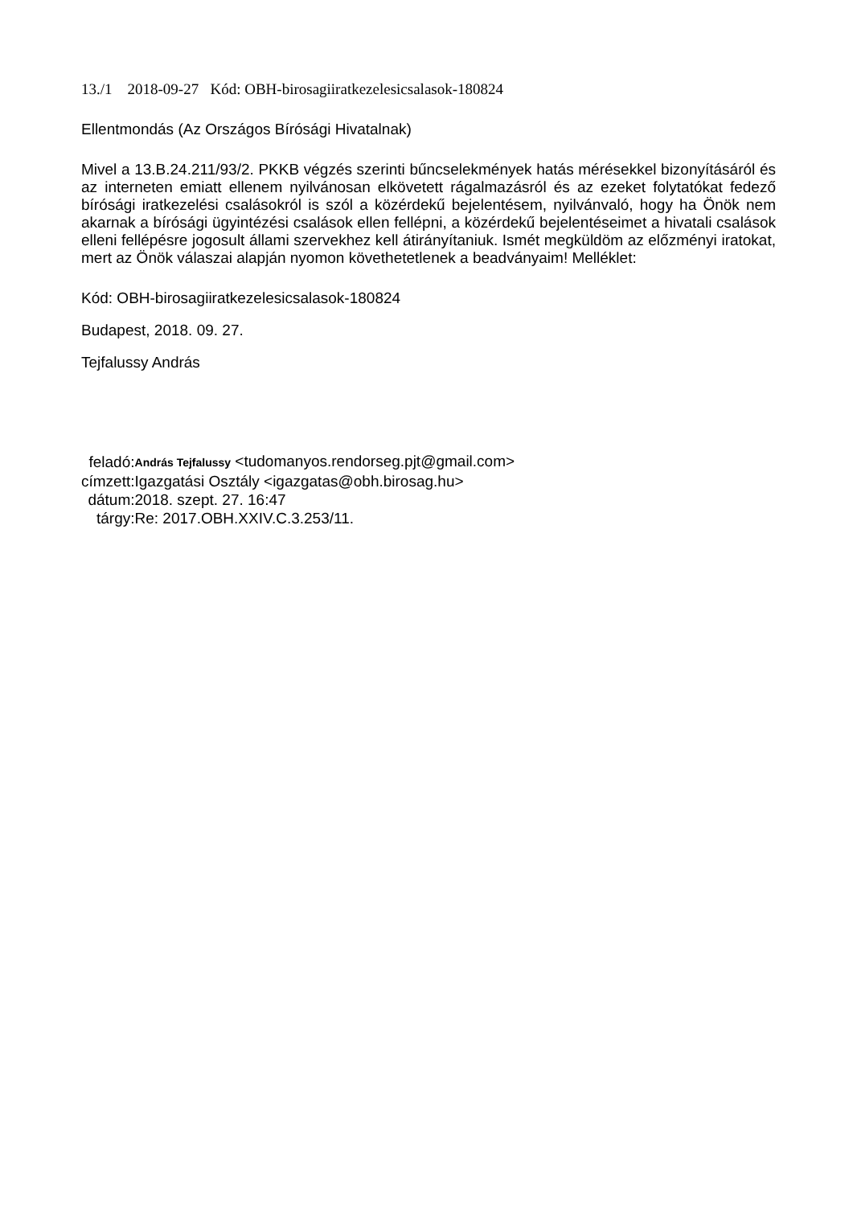13./1 2018-09-27 Kód: OBH-birosagiiratkezelesicsalasok-180824
Ellentmondás (Az Országos Bírósági Hivatalnak)
Mivel a 13.B.24.211/93/2. PKKB végzés szerinti bűncselekmények hatás mérésekkel bizonyításáról és az interneten emiatt ellenem nyilvánosan elkövetett rágalmazásról és az ezeket folytatókat fedező bírósági iratkezelési csalásokról is szól a közérdekű bejelentésem, nyilvánvaló, hogy ha Önök nem akarnak a bírósági ügyintézési csalások ellen fellépni, a közérdekű bejelentéseimet a hivatali csalások elleni fellépésre jogosult állami szervekhez kell átirányítaniuk. Ismét megküldöm az előzményi iratokat, mert az Önök válaszai alapján nyomon követhetetlenek a beadványaim! Melléklet:
Kód: OBH-birosagiiratkezelesicsalasok-180824
Budapest, 2018. 09. 27.
Tejfalussy András
| feladó: | András Tejfalussy <tudomanyos.rendorseg.pjt@gmail.com> |
| címzett: | Igazgatási Osztály <igazgatas@obh.birosag.hu> |
| dátum: | 2018. szept. 27. 16:47 |
| tárgy: | Re: 2017.OBH.XXIV.C.3.253/11. |